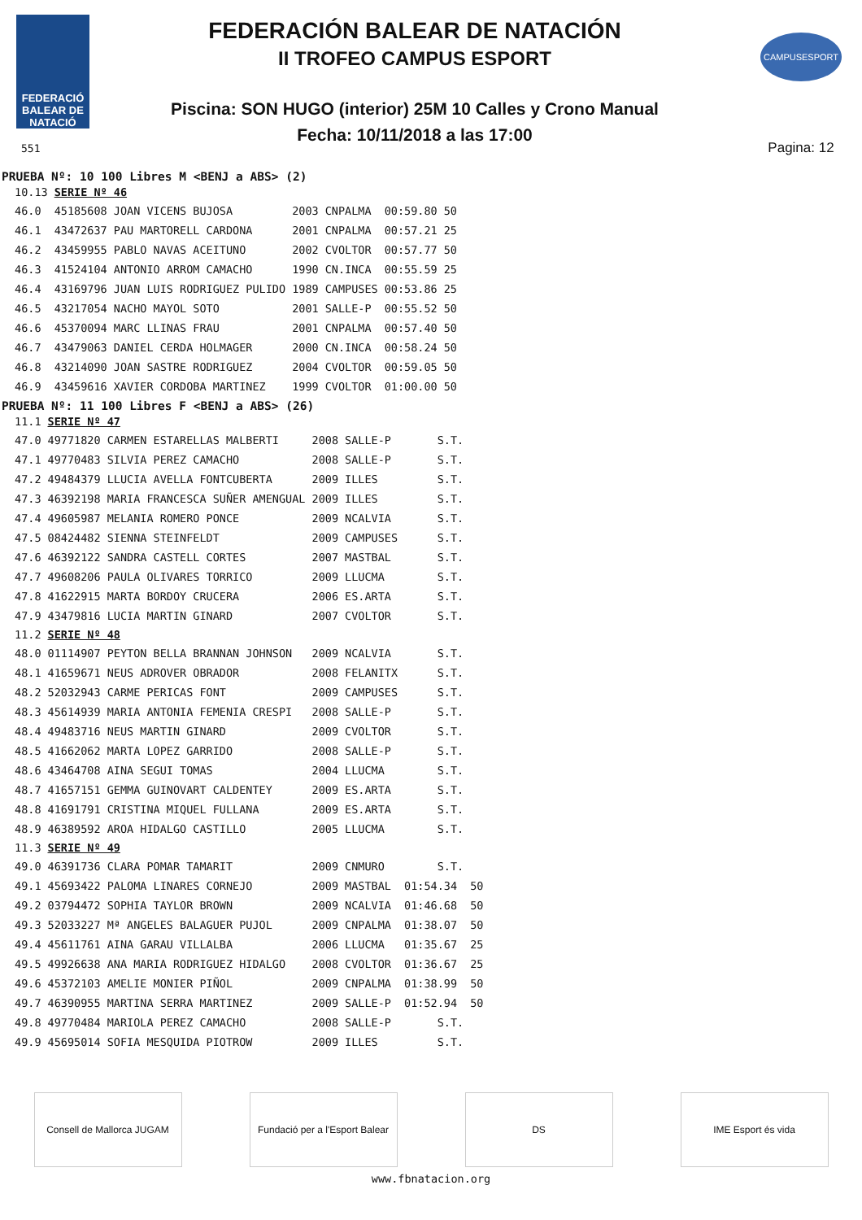FEDERACIÓ BALEAR DE NATACIÓ
FEDERACIÓN BALEAR DE NATACIÓN
II TROFEO CAMPUS ESPORT
Piscina: SON HUGO (interior) 25M 10 Calles y Crono Manual
Fecha: 10/11/2018 a las 17:00
CAMPUSESPORT
Pagina: 12
551
PRUEBA Nº: 10 100 Libres M <BENJ a ABS> (2)
| 10.13 | SERIE Nº 46 | | | | |
| 46.0 | 45185608 JOAN VICENS BUJOSA | 2003 | CNPALMA | 00:59.80 | 50 |
| 46.1 | 43472637 PAU MARTORELL CARDONA | 2001 | CNPALMA | 00:57.21 | 25 |
| 46.2 | 43459955 PABLO NAVAS ACEITUNO | 2002 | CVOLTOR | 00:57.77 | 50 |
| 46.3 | 41524104 ANTONIO ARROM CAMACHO | 1990 | CN.INCA | 00:55.59 | 25 |
| 46.4 | 43169796 JUAN LUIS RODRIGUEZ PULIDO | 1989 | CAMPUSES | 00:53.86 | 25 |
| 46.5 | 43217054 NACHO MAYOL SOTO | 2001 | SALLE-P | 00:55.52 | 50 |
| 46.6 | 45370094 MARC LLINAS FRAU | 2001 | CNPALMA | 00:57.40 | 50 |
| 46.7 | 43479063 DANIEL CERDA HOLMAGER | 2000 | CN.INCA | 00:58.24 | 50 |
| 46.8 | 43214090 JOAN SASTRE RODRIGUEZ | 2004 | CVOLTOR | 00:59.05 | 50 |
| 46.9 | 43459616 XAVIER CORDOBA MARTINEZ | 1999 | CVOLTOR | 01:00.00 | 50 |
PRUEBA Nº: 11 100 Libres F <BENJ a ABS> (26)
| 11.1 | SERIE Nº 47 | | | | |
| 47.0 | 49771820 CARMEN ESTARELLAS MALBERTI | 2008 | SALLE-P | S.T. | |
| 47.1 | 49770483 SILVIA PEREZ CAMACHO | 2008 | SALLE-P | S.T. | |
| 47.2 | 49484379 LLUCIA AVELLA FONTCUBERTA | 2009 | ILLES | S.T. | |
| 47.3 | 46392198 MARIA FRANCESCA SUÑER AMENGUAL | 2009 | ILLES | S.T. | |
| 47.4 | 49605987 MELANIA ROMERO PONCE | 2009 | NCALVIA | S.T. | |
| 47.5 | 08424482 SIENNA STEINFELDT | 2009 | CAMPUSES | S.T. | |
| 47.6 | 46392122 SANDRA CASTELL CORTES | 2007 | MASTBAL | S.T. | |
| 47.7 | 49608206 PAULA OLIVARES TORRICO | 2009 | LLUCMA | S.T. | |
| 47.8 | 41622915 MARTA BORDOY CRUCERA | 2006 | ES.ARTA | S.T. | |
| 47.9 | 43479816 LUCIA MARTIN GINARD | 2007 | CVOLTOR | S.T. | |
| 11.2 | SERIE Nº 48 | | | | |
| 48.0 | 01114907 PEYTON BELLA BRANNAN JOHNSON | 2009 | NCALVIA | S.T. | |
| 48.1 | 41659671 NEUS ADROVER OBRADOR | 2008 | FELANITX | S.T. | |
| 48.2 | 52032943 CARME PERICAS FONT | 2009 | CAMPUSES | S.T. | |
| 48.3 | 45614939 MARIA ANTONIA FEMENIA CRESPI | 2008 | SALLE-P | S.T. | |
| 48.4 | 49483716 NEUS MARTIN GINARD | 2009 | CVOLTOR | S.T. | |
| 48.5 | 41662062 MARTA LOPEZ GARRIDO | 2008 | SALLE-P | S.T. | |
| 48.6 | 43464708 AINA SEGUI TOMAS | 2004 | LLUCMA | S.T. | |
| 48.7 | 41657151 GEMMA GUINOVART CALDENTEY | 2009 | ES.ARTA | S.T. | |
| 48.8 | 41691791 CRISTINA MIQUEL FULLANA | 2009 | ES.ARTA | S.T. | |
| 48.9 | 46389592 AROA HIDALGO CASTILLO | 2005 | LLUCMA | S.T. | |
| 11.3 | SERIE Nº 49 | | | | |
| 49.0 | 46391736 CLARA POMAR TAMARIT | 2009 | CNMURO | S.T. | |
| 49.1 | 45693422 PALOMA LINARES CORNEJO | 2009 | MASTBAL | 01:54.34 | 50 |
| 49.2 | 03794472 SOPHIA TAYLOR BROWN | 2009 | NCALVIA | 01:46.68 | 50 |
| 49.3 | 52033227 Mª ANGELES BALAGUER PUJOL | 2009 | CNPALMA | 01:38.07 | 50 |
| 49.4 | 45611761 AINA GARAU VILLALBA | 2006 | LLUCMA | 01:35.67 | 25 |
| 49.5 | 49926638 ANA MARIA RODRIGUEZ HIDALGO | 2008 | CVOLTOR | 01:36.67 | 25 |
| 49.6 | 45372103 AMELIE MONIER PIÑOL | 2009 | CNPALMA | 01:38.99 | 50 |
| 49.7 | 46390955 MARTINA SERRA MARTINEZ | 2009 | SALLE-P | 01:52.94 | 50 |
| 49.8 | 49770484 MARIOLA PEREZ CAMACHO | 2008 | SALLE-P | S.T. | |
| 49.9 | 45695014 SOFIA MESQUIDA PIOTROW | 2009 | ILLES | S.T. | |
Consell de Mallorca JUGAM Fundació per a l'Esport Balear
DS IME Esport és vida
www.fbnatacion.org